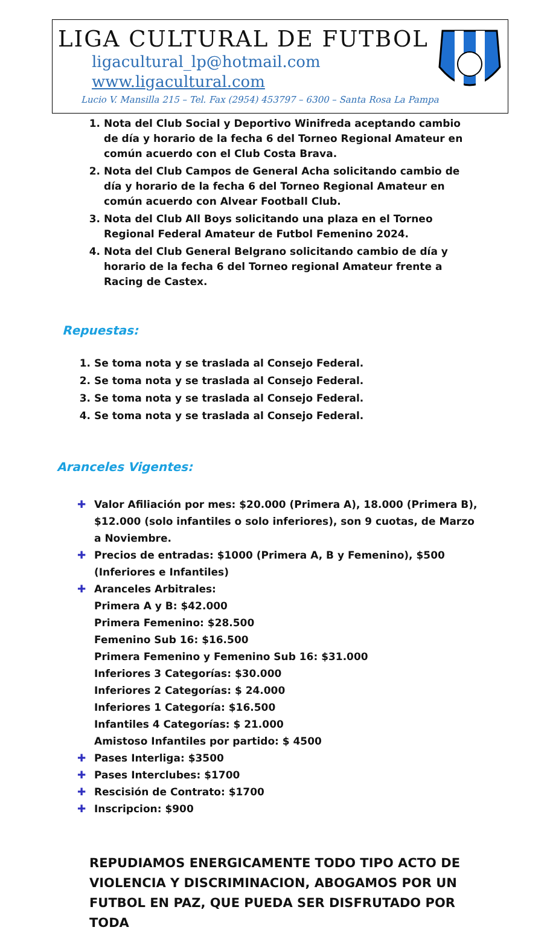LIGA CULTURAL DE FUTBOL
ligacultural_lp@hotmail.com
www.ligacultural.com
Lucio V. Mansilla 215 – Tel. Fax (2954) 453797 – 6300 – Santa Rosa La Pampa
1. Nota del Club Social y Deportivo Winifreda aceptando cambio de día y horario de la fecha 6 del Torneo Regional Amateur en común acuerdo con el Club Costa Brava.
2. Nota del Club Campos de General Acha solicitando cambio de día y horario de la fecha 6 del Torneo Regional Amateur en común acuerdo con Alvear Football Club.
3. Nota del Club All Boys solicitando una plaza en el Torneo Regional Federal Amateur de Futbol Femenino 2024.
4. Nota del Club General Belgrano solicitando cambio de día y horario de la fecha 6 del Torneo regional Amateur frente a Racing de Castex.
Repuestas:
1. Se toma nota y se traslada al Consejo Federal.
2. Se toma nota y se traslada al Consejo Federal.
3. Se toma nota y se traslada al Consejo Federal.
4. Se toma nota y se traslada al Consejo Federal.
Aranceles Vigentes:
✚ Valor Afiliación por mes: $20.000 (Primera A), 18.000 (Primera B), $12.000 (solo infantiles o solo inferiores), son 9 cuotas, de Marzo a Noviembre.
✚ Precios de entradas: $1000 (Primera A, B y Femenino), $500 (Inferiores e Infantiles)
✚ Aranceles Arbitrales:
Primera A y B: $42.000
Primera Femenino: $28.500
Femenino Sub 16: $16.500
Primera Femenino y Femenino Sub 16: $31.000
Inferiores 3 Categorías: $30.000
Inferiores 2 Categorías: $ 24.000
Inferiores 1 Categoría: $16.500
Infantiles 4 Categorías: $ 21.000
Amistoso Infantiles por partido: $ 4500
✚ Pases Interliga: $3500
✚ Pases Interclubes: $1700
✚ Rescisión de Contrato: $1700
✚ Inscripcion: $900
REPUDIAMOS ENERGICAMENTE TODO TIPO ACTO DE VIOLENCIA Y DISCRIMINACION, ABOGAMOS POR UN FUTBOL EN PAZ, QUE PUEDA SER DISFRUTADO POR TODA